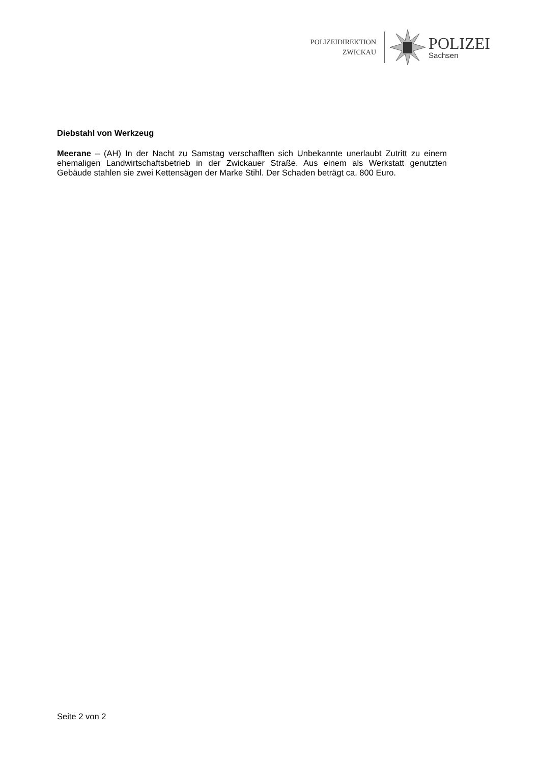POLIZEIDIREKTION
ZWICKAU
POLIZEI
Sachsen
Diebstahl von Werkzeug
Meerane – (AH) In der Nacht zu Samstag verschafften sich Unbekannte unerlaubt Zutritt zu einem ehemaligen Landwirtschaftsbetrieb in der Zwickauer Straße. Aus einem als Werkstatt genutzten Gebäude stahlen sie zwei Kettensägen der Marke Stihl. Der Schaden beträgt ca. 800 Euro.
Seite 2 von 2